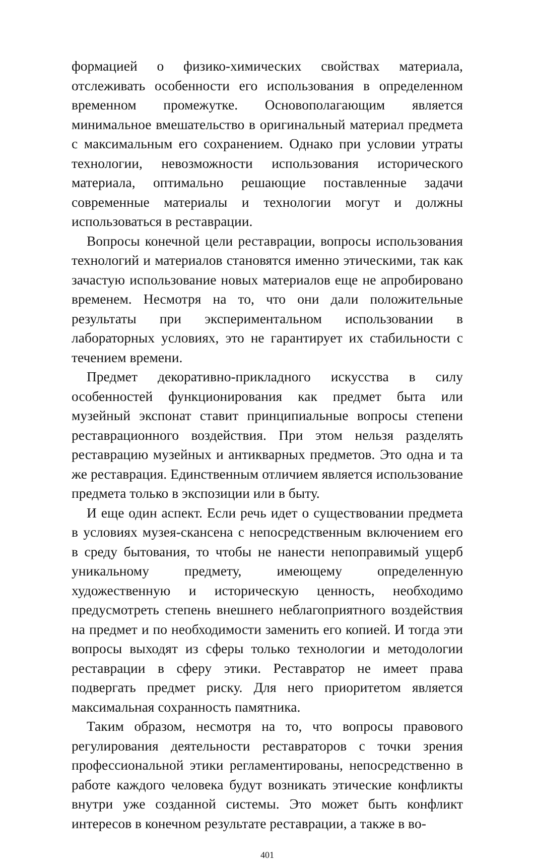формацией о физико-химических свойствах материала, отслеживать особенности его использования в определенном временном промежутке. Основополагающим является минимальное вмешательство в оригинальный материал предмета с максимальным его сохранением. Однако при условии утраты технологии, невозможности использования исторического материала, оптимально решающие поставленные задачи современные материалы и технологии могут и должны использоваться в реставрации.
Вопросы конечной цели реставрации, вопросы использования технологий и материалов становятся именно этическими, так как зачастую использование новых материалов еще не апробировано временем. Несмотря на то, что они дали положительные результаты при экспериментальном использовании в лабораторных условиях, это не гарантирует их стабильности с течением времени.
Предмет декоративно-прикладного искусства в силу особенностей функционирования как предмет быта или музейный экспонат ставит принципиальные вопросы степени реставрационного воздействия. При этом нельзя разделять реставрацию музейных и антикварных предметов. Это одна и та же реставрация. Единственным отличием является использование предмета только в экспозиции или в быту.
И еще один аспект. Если речь идет о существовании предмета в условиях музея-скансена с непосредственным включением его в среду бытования, то чтобы не нанести непоправимый ущерб уникальному предмету, имеющему определенную художественную и историческую ценность, необходимо предусмотреть степень внешнего неблагоприятного воздействия на предмет и по необходимости заменить его копией. И тогда эти вопросы выходят из сферы только технологии и методологии реставрации в сферу этики. Реставратор не имеет права подвергать предмет риску. Для него приоритетом является максимальная сохранность памятника.
Таким образом, несмотря на то, что вопросы правового регулирования деятельности реставраторов с точки зрения профессиональной этики регламентированы, непосредственно в работе каждого человека будут возникать этические конфликты внутри уже созданной системы. Это может быть конфликт интересов в конечном результате реставрации, а также в во-
401